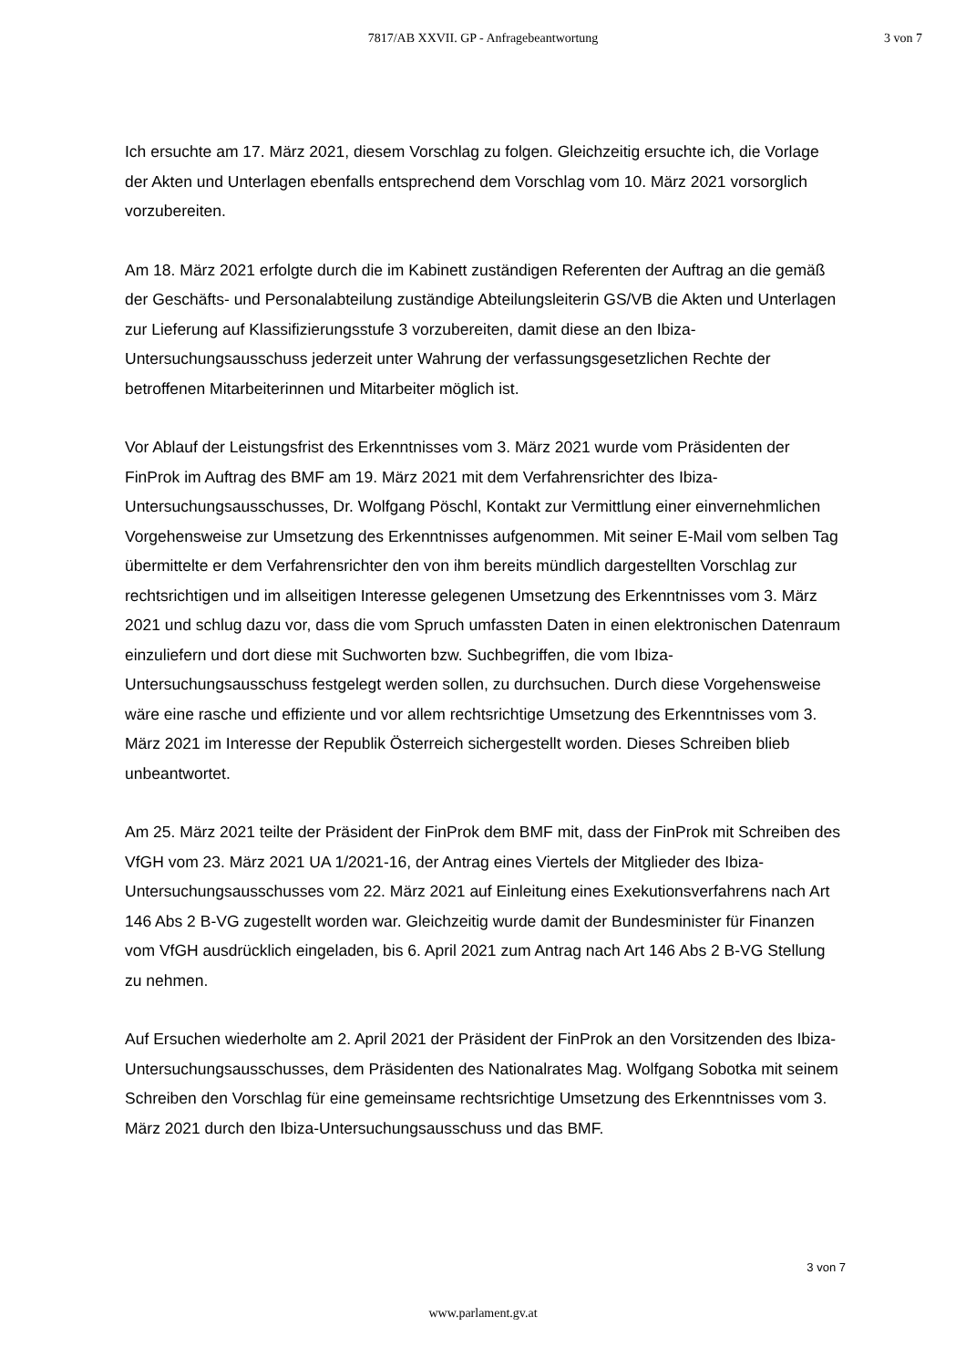7817/AB XXVII. GP - Anfragebeantwortung
3 von 7
Ich ersuchte am 17. März 2021, diesem Vorschlag zu folgen. Gleichzeitig ersuchte ich, die Vorlage der Akten und Unterlagen ebenfalls entsprechend dem Vorschlag vom 10. März 2021 vorsorglich vorzubereiten.
Am 18. März 2021 erfolgte durch die im Kabinett zuständigen Referenten der Auftrag an die gemäß der Geschäfts- und Personalabteilung zuständige Abteilungsleiterin GS/VB die Akten und Unterlagen zur Lieferung auf Klassifizierungsstufe 3 vorzubereiten, damit diese an den Ibiza-Untersuchungsausschuss jederzeit unter Wahrung der verfassungsgesetzlichen Rechte der betroffenen Mitarbeiterinnen und Mitarbeiter möglich ist.
Vor Ablauf der Leistungsfrist des Erkenntnisses vom 3. März 2021 wurde vom Präsidenten der FinProk im Auftrag des BMF am 19. März 2021 mit dem Verfahrensrichter des Ibiza-Untersuchungsausschusses, Dr. Wolfgang Pöschl, Kontakt zur Vermittlung einer einvernehmlichen Vorgehensweise zur Umsetzung des Erkenntnisses aufgenommen. Mit seiner E-Mail vom selben Tag übermittelte er dem Verfahrensrichter den von ihm bereits mündlich dargestellten Vorschlag zur rechtsrichtigen und im allseitigen Interesse gelegenen Umsetzung des Erkenntnisses vom 3. März 2021 und schlug dazu vor, dass die vom Spruch umfassten Daten in einen elektronischen Datenraum einzuliefern und dort diese mit Suchworten bzw. Suchbegriffen, die vom Ibiza-Untersuchungsausschuss festgelegt werden sollen, zu durchsuchen. Durch diese Vorgehensweise wäre eine rasche und effiziente und vor allem rechtsrichtige Umsetzung des Erkenntnisses vom 3. März 2021 im Interesse der Republik Österreich sichergestellt worden. Dieses Schreiben blieb unbeantwortet.
Am 25. März 2021 teilte der Präsident der FinProk dem BMF mit, dass der FinProk mit Schreiben des VfGH vom 23. März 2021 UA 1/2021-16, der Antrag eines Viertels der Mitglieder des Ibiza-Untersuchungsausschusses vom 22. März 2021 auf Einleitung eines Exekutionsverfahrens nach Art 146 Abs 2 B-VG zugestellt worden war. Gleichzeitig wurde damit der Bundesminister für Finanzen vom VfGH ausdrücklich eingeladen, bis 6. April 2021 zum Antrag nach Art 146 Abs 2 B-VG Stellung zu nehmen.
Auf Ersuchen wiederholte am 2. April 2021 der Präsident der FinProk an den Vorsitzenden des Ibiza-Untersuchungsausschusses, dem Präsidenten des Nationalrates Mag. Wolfgang Sobotka mit seinem Schreiben den Vorschlag für eine gemeinsame rechtsrichtige Umsetzung des Erkenntnisses vom 3. März 2021 durch den Ibiza-Untersuchungsausschuss und das BMF.
3 von 7
www.parlament.gv.at